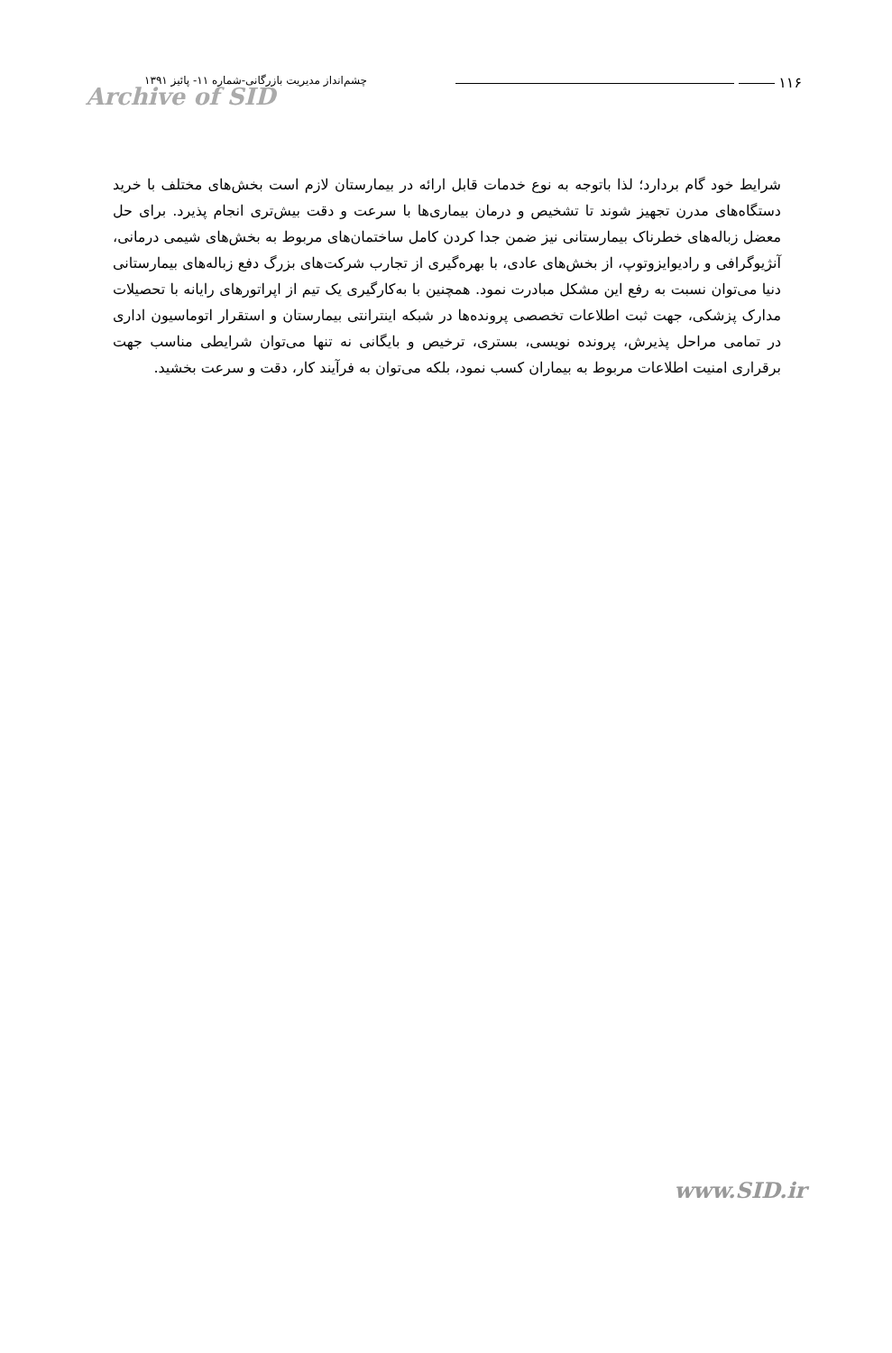۱۱۶
چشم‌انداز مدیریت بازرگانی-شماره ۱۱- پائیز ۱۳۹۱
Archive of SID
شرایط خود گام بردارد؛ لذا باتوجه به نوع خدمات قابل ارائه در بیمارستان لازم است بخش‌های مختلف با خرید دستگاه‌های مدرن تجهیز شوند تا تشخیص و درمان بیماری‌ها با سرعت و دقت بیش‌تری انجام پذیرد. برای حل معضل زباله‌های خطرناک بیمارستانی نیز ضمن جدا کردن کامل ساختمان‌های مربوط به بخش‌های شیمی درمانی، آنژیوگرافی و رادیوایزوتوپ، از بخش‌های عادی، با بهره‌گیری از تجارب شرکت‌های بزرگ دفع زباله‌های بیمارستانی دنیا می‌توان نسبت به رفع این مشکل مبادرت نمود. همچنین با به‌کارگیری یک تیم از اپراتورهای رایانه با تحصیلات مدارک پزشکی، جهت ثبت اطلاعات تخصصی پرونده‌ها در شبکه اینترانتی بیمارستان و استقرار اتوماسیون اداری در تمامی مراحل پذیرش، پرونده نویسی، بستری، ترخیص و بایگانی نه تنها می‌توان شرایطی مناسب جهت برقراری امنیت اطلاعات مربوط به بیماران کسب نمود، بلکه می‌توان به فرآیند کار، دقت و سرعت بخشید.
www.SID.ir